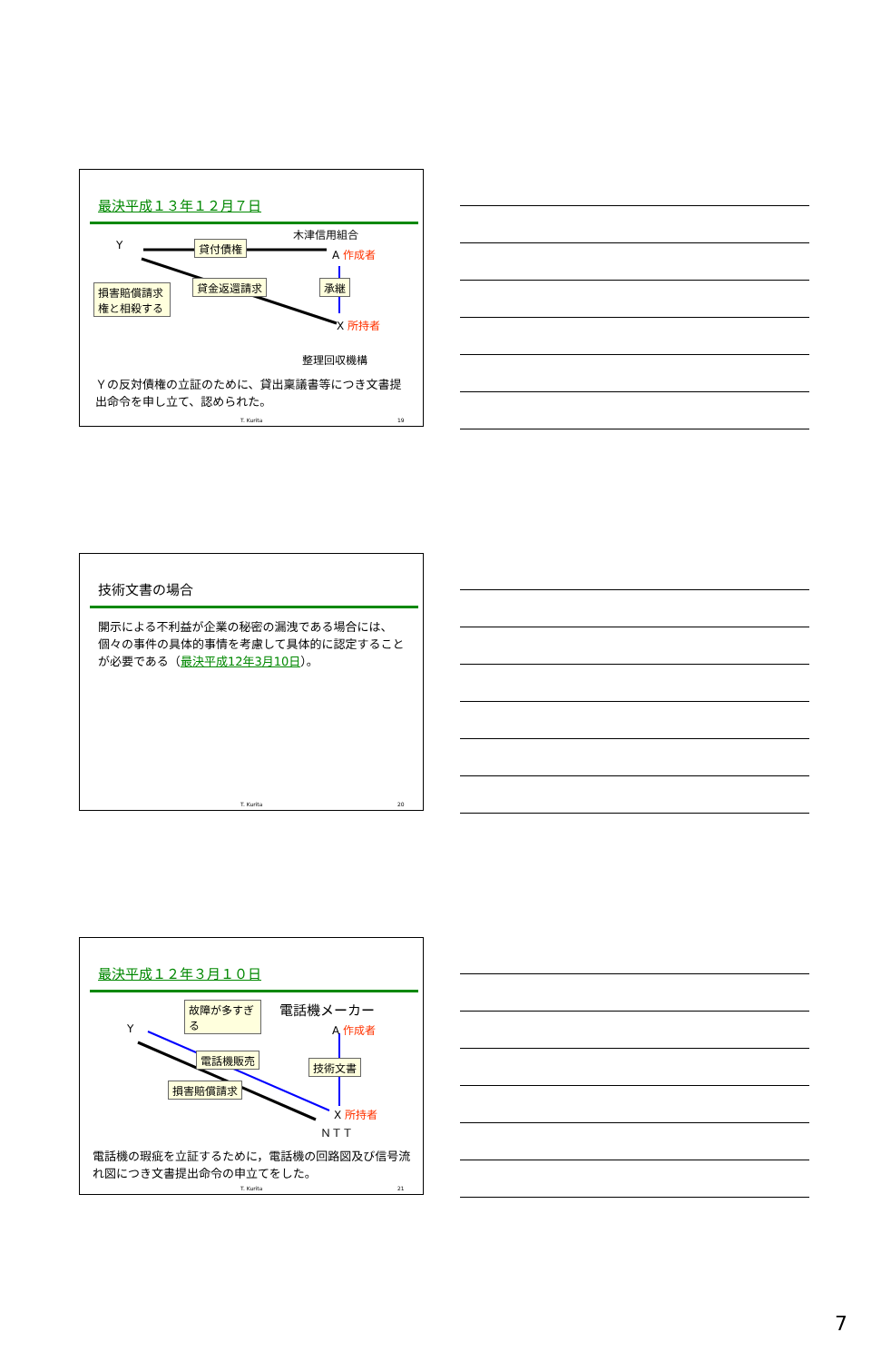最決平成１３年１２月７日
Y
木津信用組合
A 作成者
貸付債権
貸金返還請求 承継
損害賠償請求権と相殺する
X 所持者
整理回収機構
Ｙの反対債権の立証のために、貸出稟議書等につき文書提出命令を申し立て、認められた。
T. Kurita 19
技術文書の場合
開示による不利益が企業の秘密の漏洩である場合には、個々の事件の具体的事情を考慮して具体的に認定することが必要である（最決平成12年3月10日）。
T. Kurita 20
最決平成１２年３月１０日
Y
故障が多すぎる
電話機メーカー
A 作成者
電話機販売
技術文書
損害賠償請求
X 所持者
ＮＴＴ
電話機の瑕疵を立証するために，電話機の回路図及び信号流れ図につき文書提出命令の申立てをした。
T. Kurita 21
7